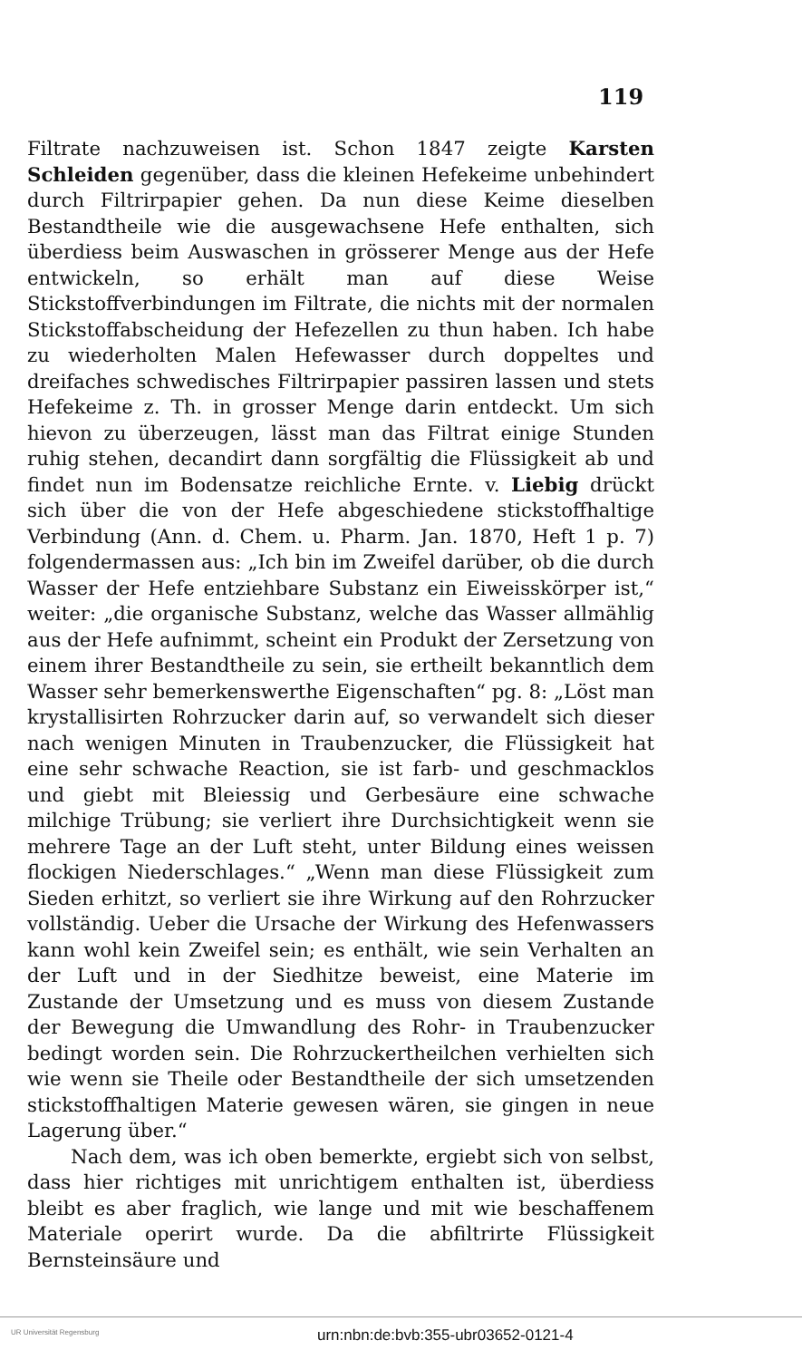119
Filtrate nachzuweisen ist. Schon 1847 zeigte Karsten Schleiden gegenüber, dass die kleinen Hefekeime unbehindert durch Filtrirpapier gehen. Da nun diese Keime dieselben Bestandtheile wie die ausgewachsene Hefe enthalten, sich überdiess beim Auswaschen in grösserer Menge aus der Hefe entwickeln, so erhält man auf diese Weise Stickstoffverbindungen im Filtrate, die nichts mit der normalen Stickstoffabscheidung der Hefezellen zu thun haben. Ich habe zu wiederholten Malen Hefewasser durch doppeltes und dreifaches schwedisches Filtrirpapier passiren lassen und stets Hefekeime z. Th. in grosser Menge darin entdeckt. Um sich hievon zu überzeugen, lässt man das Filtrat einige Stunden ruhig stehen, decandirt dann sorgfältig die Flüssigkeit ab und findet nun im Bodensatze reichliche Ernte. v. Liebig drückt sich über die von der Hefe abgeschiedene stickstoffhaltige Verbindung (Ann. d. Chem. u. Pharm. Jan. 1870, Heft 1 p. 7) folgendermassen aus: „Ich bin im Zweifel darüber, ob die durch Wasser der Hefe entziehbare Substanz ein Eiweisskörper ist,“ weiter: „die organische Substanz, welche das Wasser allmählig aus der Hefe aufnimmt, scheint ein Produkt der Zersetzung von einem ihrer Bestandtheile zu sein, sie ertheilt bekanntlich dem Wasser sehr bemerkenswerthe Eigenschaften“ pg. 8: „Löst man krystallisirten Rohrzucker darin auf, so verwandelt sich dieser nach wenigen Minuten in Traubenzucker, die Flüssigkeit hat eine sehr schwache Reaction, sie ist farb- und geschmacklos und giebt mit Bleiessig und Gerbesäure eine schwache milchige Trübung; sie verliert ihre Durchsichtigkeit wenn sie mehrere Tage an der Luft steht, unter Bildung eines weissen flockigen Niederschlages.“ „Wenn man diese Flüssigkeit zum Sieden erhitzt, so verliert sie ihre Wirkung auf den Rohrzucker vollständig. Ueber die Ursache der Wirkung des Hefenwassers kann wohl kein Zweifel sein; es enthält, wie sein Verhalten an der Luft und in der Siedhitze beweist, eine Materie im Zustande der Umsetzung und es muss von diesem Zustande der Bewegung die Umwandlung des Rohr- in Traubenzucker bedingt worden sein. Die Rohrzuckertheilchen verhielten sich wie wenn sie Theile oder Bestandtheile der sich umsetzenden stickstoffhaltigen Materie gewesen wären, sie gingen in neue Lagerung über.“
Nach dem, was ich oben bemerkte, ergiebt sich von selbst, dass hier richtiges mit unrichtigem enthalten ist, überdiess bleibt es aber fraglich, wie lange und mit wie beschaffenem Materiale operirt wurde. Da die abfiltrirte Flüssigkeit Bernsteinsäure und
UR Universität Regensburg
urn:nbn:de:bvb:355-ubr03652-0121-4